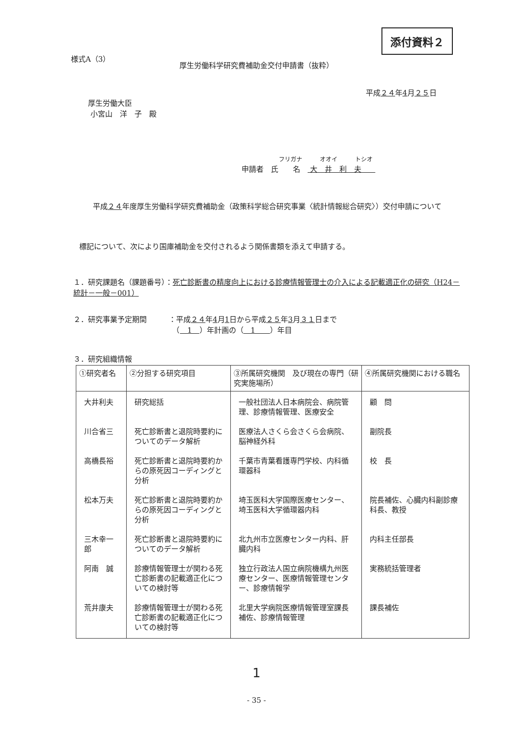添付資料２
様式A（3）
厚生労働科学研究費補助金交付申請書（抜粋）
平成２４年4月２５日
厚生労働大臣
小宮山　洋　子　殿
フリガナ　　　オオイ　　　トシオ
申請者　氏　　名　 大　井　利　夫
平成２４年度厚生労働科学研究費補助金（政策科学総合研究事業〈統計情報総合研究〉）交付申請について
標記について、次により国庫補助金を交付されるよう関係書類を添えて申請する。
１．研究課題名（課題番号）：死亡診断書の精度向上における診療情報管理士の介入による記載適正化の研究（H24－統計－一般－001）
２．研究事業予定期間　　　：平成２４年4月1日から平成２５年3月３１日まで
　　　　　　　　　　　　　　（　1　）年計画の（　1　　）年目
３．研究組織情報
| ①研究者名 | ②分担する研究項目 | ③所属研究機関 及び現在の専門（研究実施場所） | ④所属研究機関における職名 |
| --- | --- | --- | --- |
| 大井利夫 | 研究総括 | 一般社団法人日本病院会、病院管理、診療情報管理、医療安全 | 顧 問 |
| 川合省三 | 死亡診断書と退院時要約についてのデータ解析 | 医療法人さくら会さくら会病院、脳神経外科 | 副院長 |
| 高橋長裕 | 死亡診断書と退院時要約からの原死因コーディングと分析 | 千葉市青葉看護専門学校、内科循環器科 | 校 長 |
| 松本万夫 | 死亡診断書と退院時要約からの原死因コーディングと分析 | 埼玉医科大学国際医療センター、埼玉医科大学循環器内科 | 院長補佐、心臓内科副診療科長、教授 |
| 三木幸一郎 | 死亡診断書と退院時要約についてのデータ解析 | 北九州市立医療センター内科、肝臓内科 | 内科主任部長 |
| 阿南 誠 | 診療情報管理士が関わる死亡診断書の記載適正化についての検討等 | 独立行政法人国立病院機構九州医療センター、医療情報管理センター、診療情報学 | 実務統括管理者 |
| 荒井康夫 | 診療情報管理士が関わる死亡診断書の記載適正化についての検討等 | 北里大学病院医療情報管理室課長補佐、診療情報管理 | 課長補佐 |
1
- 35 -